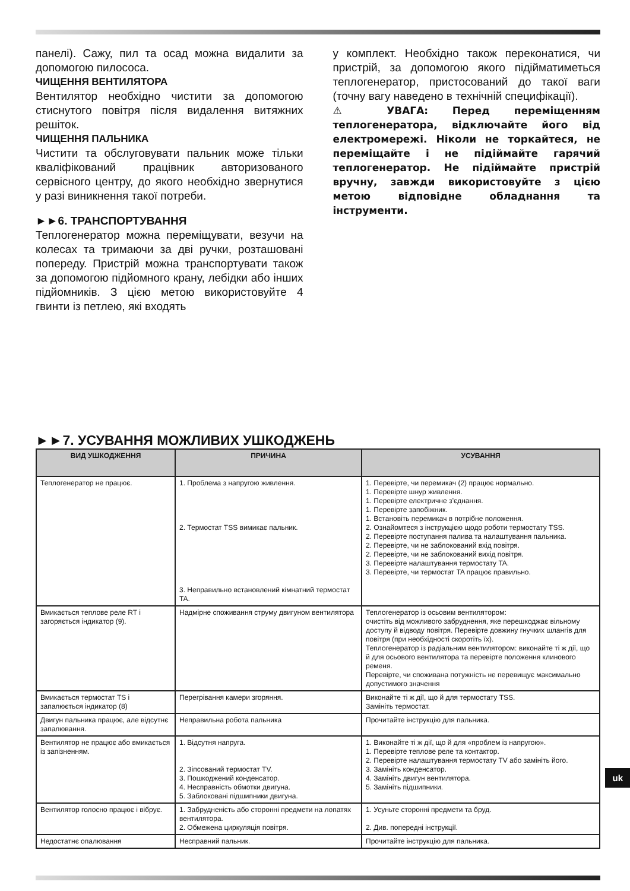панелі). Сажу, пил та осад можна видалити за допомогою пилососа.
ЧИЩЕННЯ ВЕНТИЛЯТОРА
Вентилятор необхідно чистити за допомогою стиснутого повітря після видалення витяжних решіток.
ЧИЩЕННЯ ПАЛЬНИКА
Чистити та обслуговувати пальник може тільки кваліфікований працівник авторизованого сервісного центру, до якого необхідно звернутися у разі виникнення такої потреби.
►►6. ТРАНСПОРТУВАННЯ
Теплогенератор можна переміщувати, везучи на колесах та тримаючи за дві ручки, розташовані попереду. Пристрій можна транспортувати також за допомогою підйомного крану, лебідки або інших підйомників. З цією метою використовуйте 4 гвинти із петлею, які входять
у комплект. Необхідно також переконатися, чи пристрій, за допомогою якого підійматиметься теплогенератор, пристосований до такої ваги (точну вагу наведено в технічній специфікації).
⚠ УВАГА: Перед переміщенням теплогенератора, відключайте його від електромережі. Ніколи не торкайтеся, не переміщайте і не підіймайте гарячий теплогенератор. Не підіймайте пристрій вручну, завжди використовуйте з цією метою відповідне обладнання та інструменти.
►►7. УСУВАННЯ МОЖЛИВИХ УШКОДЖЕНЬ
| ВИД УШКОДЖЕННЯ | ПРИЧИНА | УСУВАННЯ |
| --- | --- | --- |
| Теплогенератор не працює. | 1. Проблема з напругою живлення. 2. Термостат TSS вимикає пальник. 3. Неправильно встановлений кімнатний термостат TA. | 1. Перевірте, чи перемикач (2) працює нормально. 1. Перевірте шнур живлення. 1. Перевірте електричне з’єднання. 1. Перевірте запобіжник. 1. Встановіть перемикач в потрібне положення. 2. Ознайомтеся з інструкцією щодо роботи термостату TSS. 2. Перевірте поступання палива та налаштування пальника. 2. Перевірте, чи не заблокований вхід повітря. 2. Перевірте, чи не заблокований вихід повітря. 3. Перевірте налаштування термостату TA. 3. Перевірте, чи термостат TA працює правильно. |
| Вмикається теплове реле RT і загоряється індикатор (9). | Надмірне споживання струму двигуном вентилятора | Теплогенератор із осьовим вентилятором: очистіть від можливого забруднення, яке перешкоджає вільному доступу й відводу повітря. Перевірте довжину гнучких шлангів для повітря (при необхідності скоротіть їх). Теплогенератор із радіальним вентилятором: виконайте ті ж дії, що й для осьового вентилятора та перевірте положення клинового ременя. Перевірте, чи споживана потужність не перевищує максимально допустимого значення |
| Вмикається термостат TS і запалюється індикатор (8) | Перегрівання камери згоряння. | Виконайте ті ж дії, що й для термостату TSS. Замініть термостат. |
| Двигун пальника працює, але відсутнє запалювання. | Неправильна робота пальника | Прочитайте інструкцію для пальника. |
| Вентилятор не працює або вмикається із запізненням. | 1. Відсутня напруга. 2. Зіпсований термостат TV. 3. Пошкоджений конденсатор. 4. Несправність обмотки двигуна. 5. Заблоковані підшипники двигуна. | 1. Виконайте ті ж дії, що й для «проблем із напругою». 1. Перевірте теплове реле та контактор. 2. Перевірте налаштування термостату TV або замініть його. 3. Замініть конденсатор. 4. Замініть двигун вентилятора. 5. Замініть підшипники. |
| Вентилятор голосно працює і вібрує. | 1. Забрудненість або сторонні предмети на лопатях вентилятора. 2. Обмежена циркуляція повітря. | 1. Усуньте сторонні предмети та бруд. 2. Див. попередні інструкції. |
| Недостатнє опалювання | Несправний пальник. | Прочитайте інструкцію для пальника. |
uk